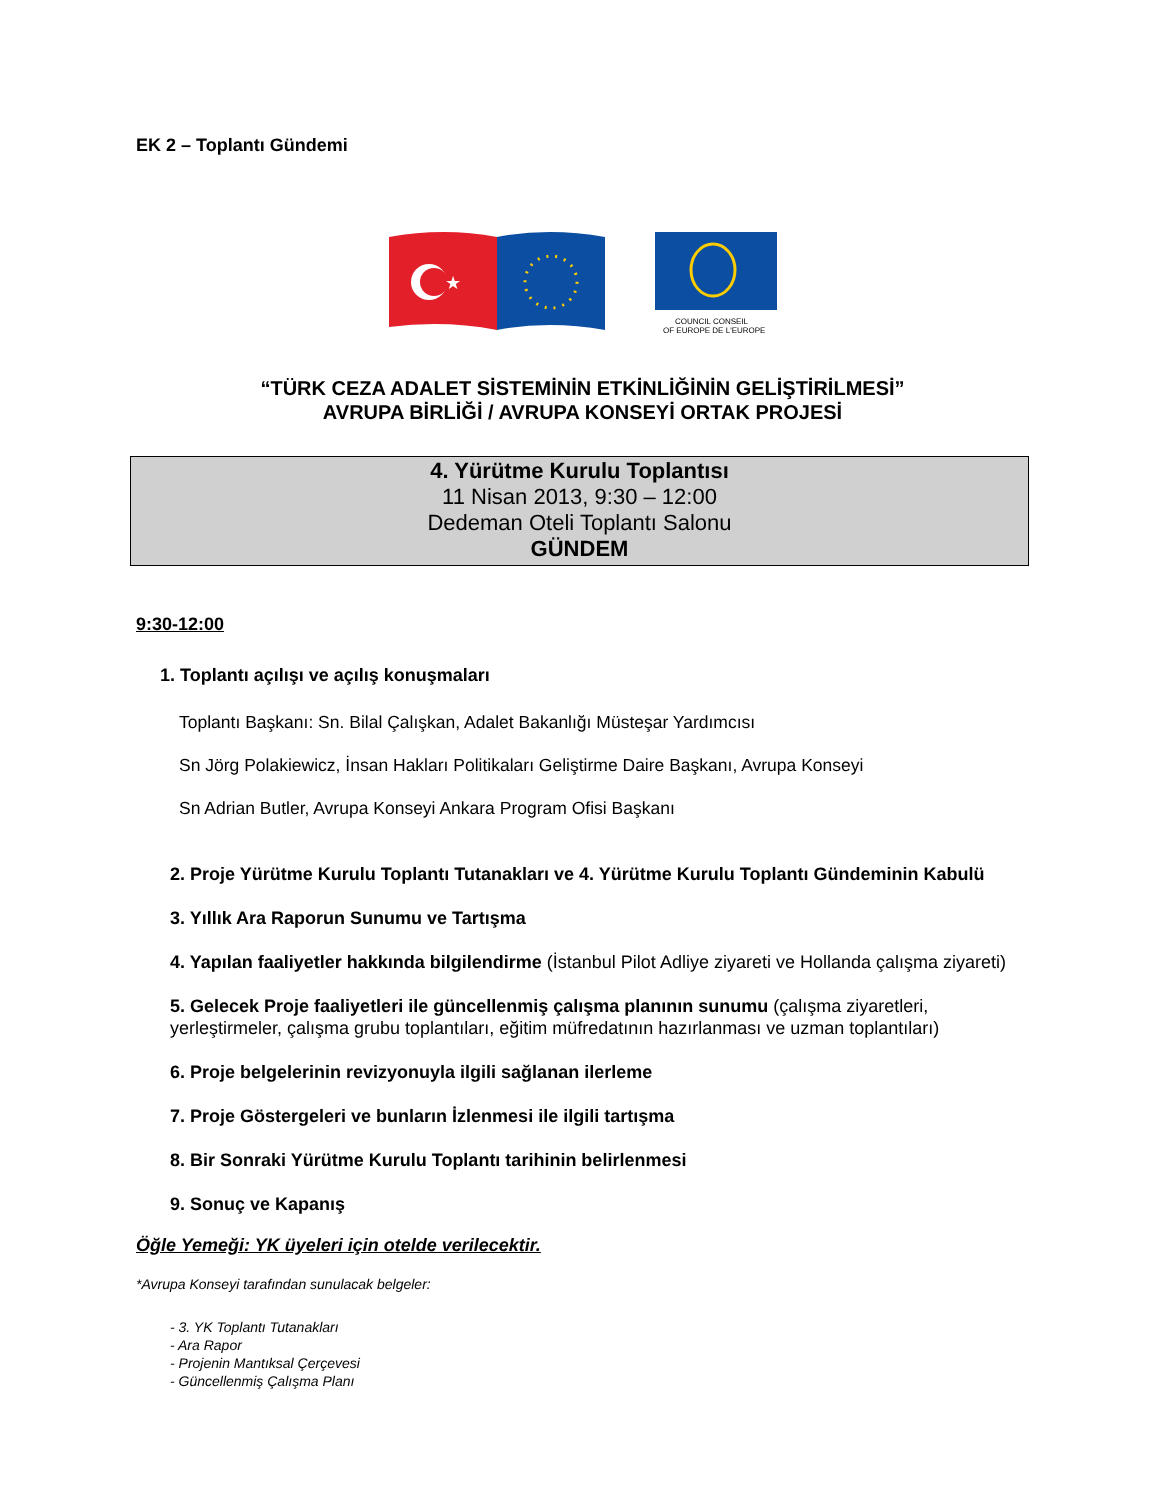EK 2 – Toplantı Gündemi
★
COUNCIL CONSEIL
OF EUROPE DE L'EUROPE
“TÜRK CEZA ADALET SİSTEMİNİN ETKİNLİĞİNİN GELİŞTİRİLMESİ”
AVRUPA BİRLİĞİ / AVRUPA KONSEYİ ORTAK PROJESİ
4. Yürütme Kurulu Toplantısı
11 Nisan 2013, 9:30 – 12:00
Dedeman Oteli Toplantı Salonu
GÜNDEM
9:30-12:00
1. Toplantı açılışı ve açılış konuşmaları
Toplantı Başkanı: Sn. Bilal Çalışkan, Adalet Bakanlığı Müsteşar Yardımcısı
Sn Jörg Polakiewicz, İnsan Hakları Politikaları Geliştirme Daire Başkanı, Avrupa Konseyi
Sn Adrian Butler, Avrupa Konseyi Ankara Program Ofisi Başkanı
2. Proje Yürütme Kurulu Toplantı Tutanakları ve 4. Yürütme Kurulu Toplantı Gündeminin Kabulü
3. Yıllık Ara Raporun Sunumu ve Tartışma
4. Yapılan faaliyetler hakkında bilgilendirme (İstanbul Pilot Adliye ziyareti ve Hollanda çalışma ziyareti)
5. Gelecek Proje faaliyetleri ile güncellenmiş çalışma planının sunumu (çalışma ziyaretleri, yerleştirmeler, çalışma grubu toplantıları, eğitim müfredatının hazırlanması ve uzman toplantıları)
6. Proje belgelerinin revizyonuyla ilgili sağlanan ilerleme
7. Proje Göstergeleri ve bunların İzlenmesi ile ilgili tartışma
8. Bir Sonraki Yürütme Kurulu Toplantı tarihinin belirlenmesi
9. Sonuç ve Kapanış
Öğle Yemeği: YK üyeleri için otelde verilecektir.
*Avrupa Konseyi tarafından sunulacak belgeler:
- 3. YK Toplantı Tutanakları
- Ara Rapor
- Projenin Mantıksal Çerçevesi
- Güncellenmiş Çalışma Planı